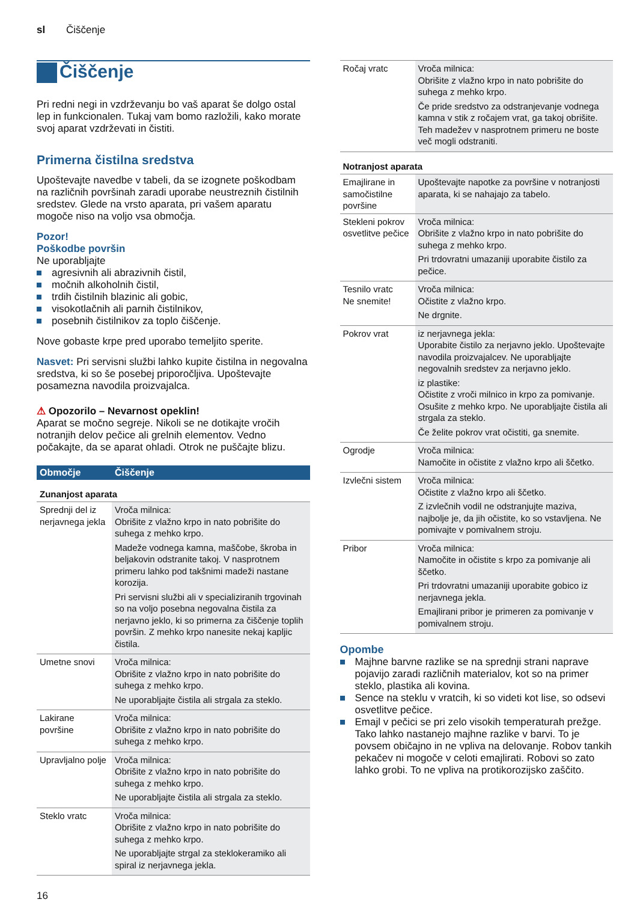sl Čiščenje
Čiščenje
Pri redni negi in vzdrževanju bo vaš aparat še dolgo ostal lep in funkcionalen. Tukaj vam bomo razložili, kako morate svoj aparat vzdrževati in čistiti.
Primerna čistilna sredstva
Upoštevajte navedbe v tabeli, da se izognete poškodbam na različnih površinah zaradi uporabe neustreznih čistilnih sredstev. Glede na vrsto aparata, pri vašem aparatu mogoče niso na voljo vsa območja.
Pozor!
Poškodbe površin
Ne uporabljajte
agresivnih ali abrazivnih čistil,
močnih alkoholnih čistil,
trdih čistilnih blazinic ali gobic,
visokotlačnih ali parnih čistilnikov,
posebnih čistilnikov za toplo čiščenje.
Nove gobaste krpe pred uporabo temeljito sperite.
Nasvet: Pri servisni službi lahko kupite čistilna in negovalna sredstva, ki so še posebej priporočljiva. Upoštevajte posamezna navodila proizvajalca.
⚠ Opozorilo – Nevarnost opeklin!
Aparat se močno segreje. Nikoli se ne dotikajte vročih notranjih delov pečice ali grelnih elementov. Vedno počakajte, da se aparat ohladi. Otrok ne puščajte blizu.
| Območje | Čiščenje |
| --- | --- |
| Zunanjost aparata | |
| Sprednji del iz nerjavnega jekla | Vroča milnica: Obrišite z vlažno krpo in nato pobrišite do suhega z mehko krpo. Madeže vodnega kamna, maščobe, škroba in beljakovin odstranite takoj. V nasprotnem primeru lahko pod takšnimi madeži nastane korozija. Pri servisni službi ali v specializiranih trgovinah so na voljo posebna negovalna čistila za nerjavno jeklo, ki so primerna za čiščenje toplih površin. Z mehko krpo nanesite nekaj kapljic čistila. |
| Umetne snovi | Vroča milnica: Obrišite z vlažno krpo in nato pobrišite do suhega z mehko krpo. Ne uporabljajte čistila ali strgala za steklo. |
| Lakirane površine | Vroča milnica: Obrišite z vlažno krpo in nato pobrišite do suhega z mehko krpo. |
| Upravljalno polje | Vroča milnica: Obrišite z vlažno krpo in nato pobrišite do suhega z mehko krpo. Ne uporabljajte čistila ali strgala za steklo. |
| Steklo vratc | Vroča milnica: Obrišite z vlažno krpo in nato pobrišite do suhega z mehko krpo. Ne uporabljajte strgal za steklokeramiko ali spiral iz nerjavnega jekla. |
| Ročaj vratc | Vroča milnica: Obrišite z vlažno krpo in nato pobrišite do suhega z mehko krpo. Če pride sredstvo za odstranjevanje vodnega kamna v stik z ročajem vrat, ga takoj obrišite. Teh madežev v nasprotnem primeru ne boste več mogli odstraniti. |
| Notranjost aparata | |
| Emajlirane in samočistilne površine | Upoštevajte napotke za površine v notranjosti aparata, ki se nahajajo za tabelo. |
| Stekleni pokrov osvetlitve pečice | Vroča milnica: Obrišite z vlažno krpo in nato pobrišite do suhega z mehko krpo. Pri trdovratni umazaniji uporabite čistilo za pečice. |
| Tesnilo vratc Ne snemite! | Vroča milnica: Očistite z vlažno krpo. Ne drgnite. |
| Pokrov vrat | iz nerjavnega jekla: Uporabite čistilo za nerjavno jeklo. Upoštevajte navodila proizvajalcev. Ne uporabljajte negovalnih sredstev za nerjavno jeklo. iz plastike: Očistite z vroči milnico in krpo za pomivanje. Osušite z mehko krpo. Ne uporabljajte čistila ali strgala za steklo. Če želite pokrov vrat očistiti, ga snemite. |
| Ogrodje | Vroča milnica: Namočite in očistite z vlažno krpo ali ščetko. |
| Izvlečni sistem | Vroča milnica: Očistite z vlažno krpo ali ščetko. Z izvlečnih vodil ne odstranjujte maziva, najbolje je, da jih očistite, ko so vstavljena. Ne pomivajte v pomivalnem stroju. |
| Pribor | Vroča milnica: Namočite in očistite s krpo za pomivanje ali ščetko. Pri trdovratni umazaniji uporabite gobico iz nerjavnega jekla. Emajlirani pribor je primeren za pomivanje v pomivalnem stroju. |
Opombe
Majhne barvne razlike se na sprednji strani naprave pojavijo zaradi različnih materialov, kot so na primer steklo, plastika ali kovina.
Sence na steklu v vratcih, ki so videti kot lise, so odsevi osvetlitve pečice.
Emajl v pečici se pri zelo visokih temperaturah prežge. Tako lahko nastanejo majhne razlike v barvi. To je povsem običajno in ne vpliva na delovanje. Robov tankih pekačev ni mogoče v celoti emajlirati. Robovi so zato lahko grobi. To ne vpliva na protikorozijsko zaščito.
16